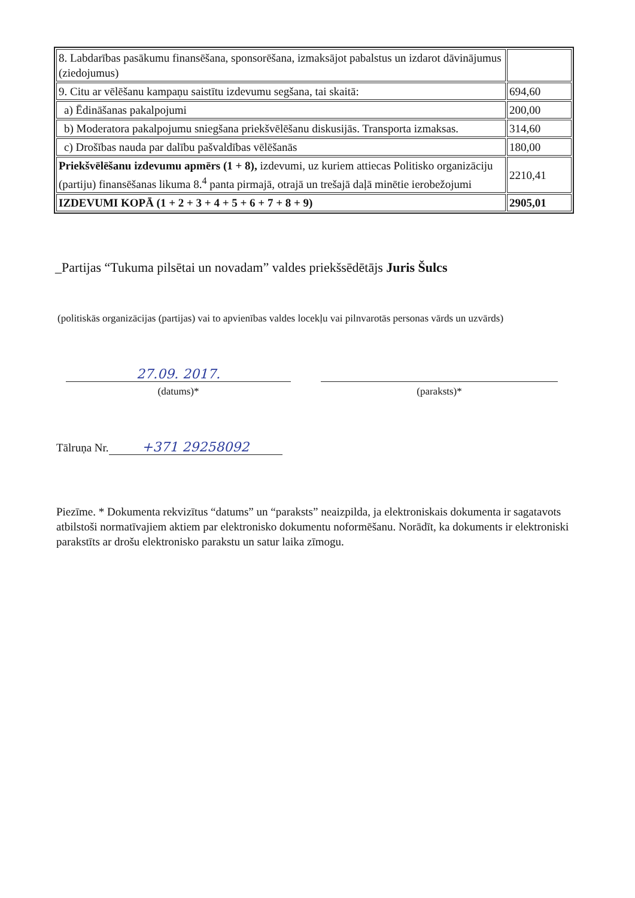| 8. Labdarības pasākumu finansēšana, sponsorēšana, izmaksājot pabalstus un izdarot dāvinājumus (ziedojumus) | |
| 9. Citu ar vēlēšanu kampaņu saistītu izdevumu segšana, tai skaitā: | 694,60 |
| a) Ēdināšanas pakalpojumi | 200,00 |
| b) Moderatora pakalpojumu sniegšana priekšvēlēšanu diskusijās. Transporta izmaksas. | 314,60 |
| c) Drošības nauda par dalību pašvaldības vēlēšanās | 180,00 |
| Priekšvēlēšanu izdevumu apmērs (1 + 8), izdevumi, uz kuriem attiecas Politisko organizāciju (partiju) finansēšanas likuma 8.<sup>4</sup> panta pirmajā, otrajā un trešajā daļā minētie ierobežojumi | 2210,41 |
| IZDEVUMI KOPĀ (1 + 2 + 3 + 4 + 5 + 6 + 7 + 8 + 9) | 2905,01 |
_Partijas “Tukuma pilsētai un novadam” valdes priekšsēdētājs Juris Šulcs
(politiskās organizācijas (partijas) vai to apvienības valdes locekļu vai pilnvarotās personas vārds un uzvārds)
27.09. 2017.
(datums)*
(paraksts)*
Tālruņa Nr. +371 29258092
Piezīme. * Dokumenta rekvizītus “datums” un “paraksts” neaizpilda, ja elektroniskais dokumenta ir sagatavots atbilstoši normatīvajiem aktiem par elektronisko dokumentu noformēšanu. Norādīt, ka dokuments ir elektroniski parakstīts ar drošu elektronisko parakstu un satur laika zīmogu.